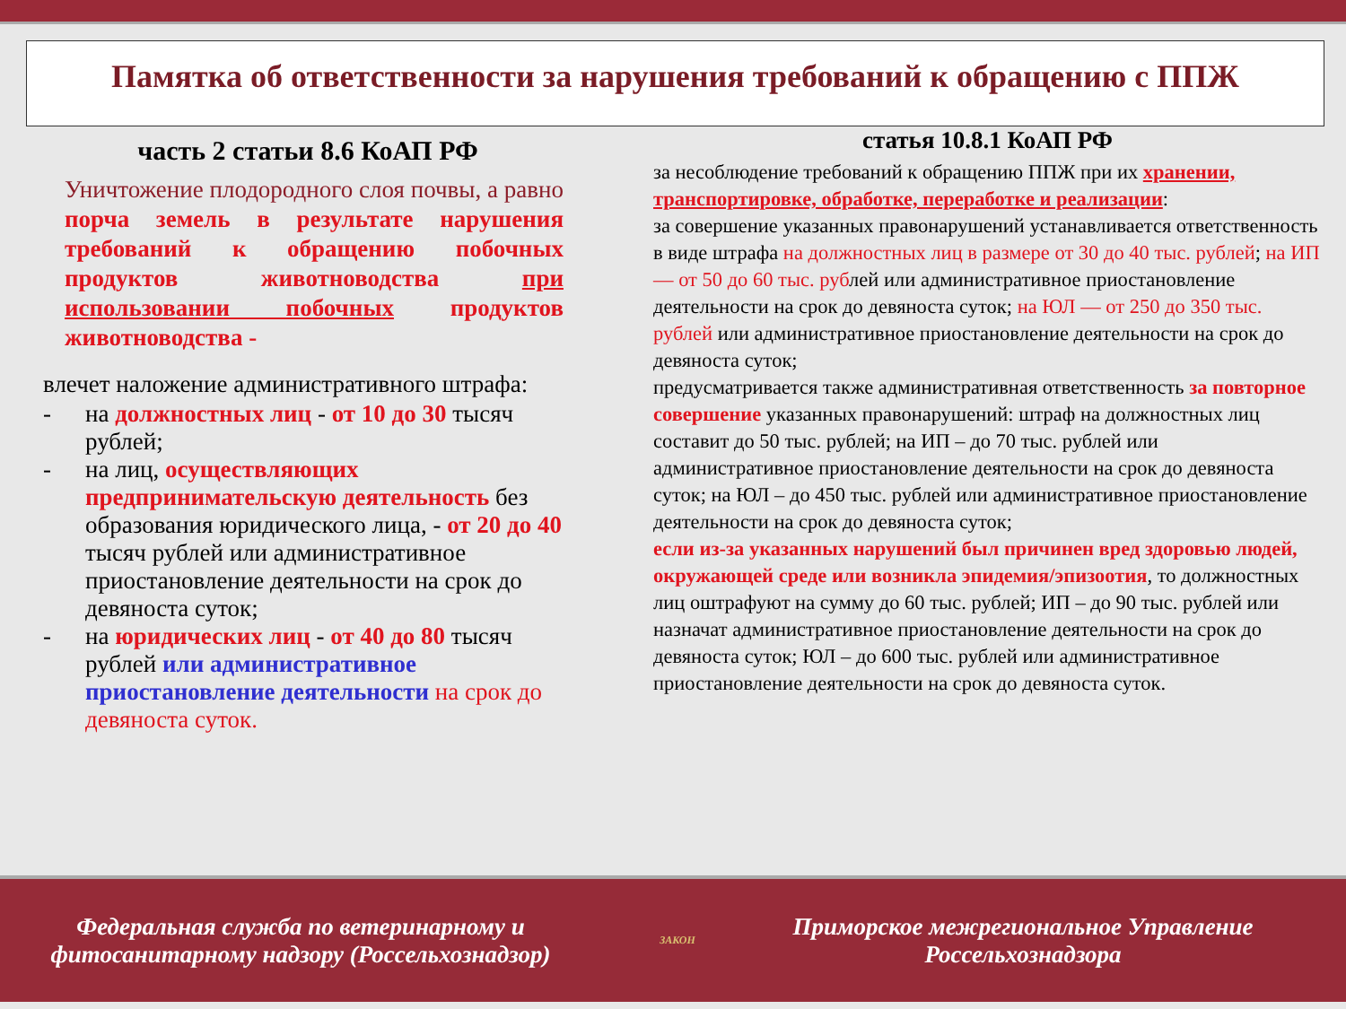Памятка об ответственности за нарушения требований к обращению с ППЖ
часть 2 статьи 8.6 КоАП РФ
Уничтожение плодородного слоя почвы, а равно порча земель в результате нарушения требований к обращению побочных продуктов животноводства при использовании побочных продуктов животноводства -
влечет наложение административного штрафа:
- на должностных лиц - от 10 до 30 тысяч рублей;
- на лиц, осуществляющих предпринимательскую деятельность без образования юридического лица, - от 20 до 40 тысяч рублей или административное приостановление деятельности на срок до девяноста суток;
- на юридических лиц - от 40 до 80 тысяч рублей или административное приостановление деятельности на срок до девяноста суток.
статья 10.8.1 КоАП РФ
за несоблюдение требований к обращению ППЖ при их хранении, транспортировке, обработке, переработке и реализации:
за совершение указанных правонарушений устанавливается ответственность в виде штрафа на должностных лиц в размере от 30 до 40 тыс. рублей; на ИП — от 50 до 60 тыс. рублей или административное приостановление деятельности на срок до девяноста суток; на ЮЛ — от 250 до 350 тыс. рублей или административное приостановление деятельности на срок до девяноста суток;
предусматривается также административная ответственность за повторное совершение указанных правонарушений: штраф на должностных лиц составит до 50 тыс. рублей; на ИП – до 70 тыс. рублей или административное приостановление деятельности на срок до девяноста суток; на ЮЛ – до 450 тыс. рублей или административное приостановление деятельности на срок до девяноста суток;
если из-за указанных нарушений был причинен вред здоровью людей, окружающей среде или возникла эпидемия/эпизоотия, то должностных лиц оштрафуют на сумму до 60 тыс. рублей; ИП – до 90 тыс. рублей или назначат административное приостановление деятельности на срок до девяноста суток; ЮЛ – до 600 тыс. рублей или административное приостановление деятельности на срок до девяноста суток.
Федеральная служба по ветеринарному и фитосанитарному надзору (Россельхознадзор)
ЗАКОН
Приморское межрегиональное Управление Россельхознадзора